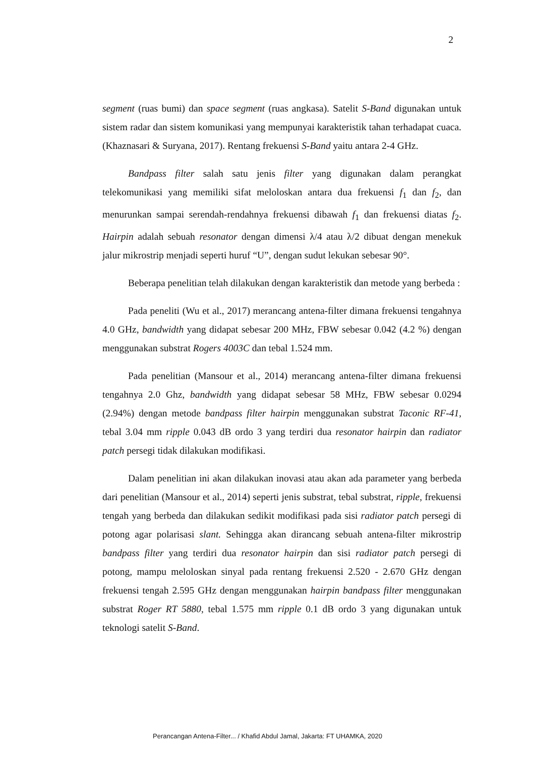2
segment (ruas bumi) dan space segment (ruas angkasa). Satelit S-Band digunakan untuk sistem radar dan sistem komunikasi yang mempunyai karakteristik tahan terhadapat cuaca. (Khaznasari & Suryana, 2017). Rentang frekuensi S-Band yaitu antara 2-4 GHz.
Bandpass filter salah satu jenis filter yang digunakan dalam perangkat telekomunikasi yang memiliki sifat meloloskan antara dua frekuensi f<sub>1</sub> dan f<sub>2</sub>, dan menurunkan sampai serendah-rendahnya frekuensi dibawah f<sub>1</sub> dan frekuensi diatas f<sub>2</sub>. Hairpin adalah sebuah resonator dengan dimensi λ/4 atau λ/2 dibuat dengan menekuk jalur mikrostrip menjadi seperti huruf “U”, dengan sudut lekukan sebesar 90°.
Beberapa penelitian telah dilakukan dengan karakteristik dan metode yang berbeda :
Pada peneliti (Wu et al., 2017) merancang antena-filter dimana frekuensi tengahnya 4.0 GHz, bandwidth yang didapat sebesar 200 MHz, FBW sebesar 0.042 (4.2 %) dengan menggunakan substrat Rogers 4003C dan tebal 1.524 mm.
Pada penelitian (Mansour et al., 2014) merancang antena-filter dimana frekuensi tengahnya 2.0 Ghz, bandwidth yang didapat sebesar 58 MHz, FBW sebesar 0.0294 (2.94%) dengan metode bandpass filter hairpin menggunakan substrat Taconic RF-41, tebal 3.04 mm ripple 0.043 dB ordo 3 yang terdiri dua resonator hairpin dan radiator patch persegi tidak dilakukan modifikasi.
Dalam penelitian ini akan dilakukan inovasi atau akan ada parameter yang berbeda dari penelitian (Mansour et al., 2014) seperti jenis substrat, tebal substrat, ripple, frekuensi tengah yang berbeda dan dilakukan sedikit modifikasi pada sisi radiator patch persegi di potong agar polarisasi slant. Sehingga akan dirancang sebuah antena-filter mikrostrip bandpass filter yang terdiri dua resonator hairpin dan sisi radiator patch persegi di potong, mampu meloloskan sinyal pada rentang frekuensi 2.520 - 2.670 GHz dengan frekuensi tengah 2.595 GHz dengan menggunakan hairpin bandpass filter menggunakan substrat Roger RT 5880, tebal 1.575 mm ripple 0.1 dB ordo 3 yang digunakan untuk teknologi satelit S-Band.
Perancangan Antena-Filter... / Khafid Abdul Jamal, Jakarta: FT UHAMKA, 2020